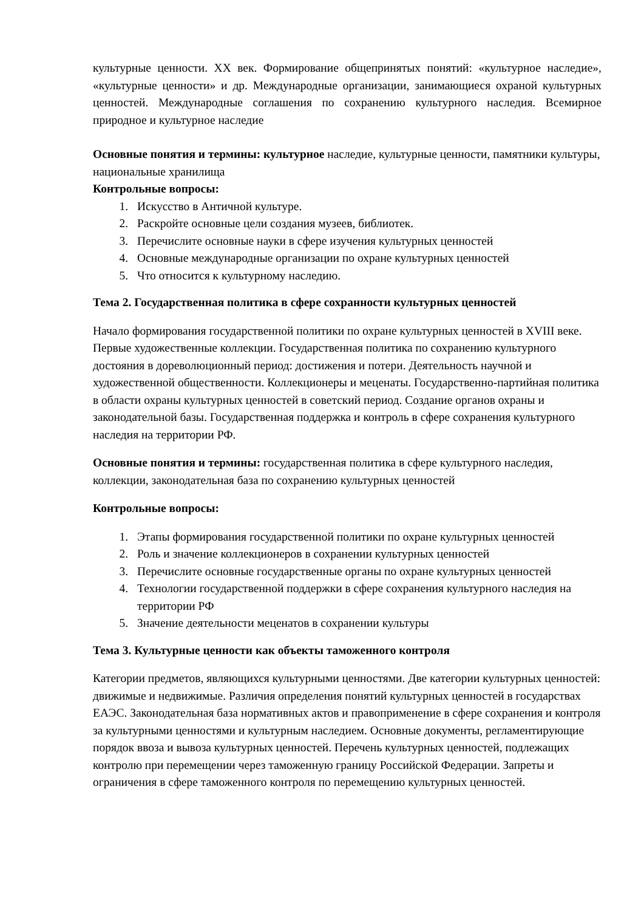культурные ценности. XX век. Формирование общепринятых понятий: «культурное наследие», «культурные ценности» и др. Международные организации, занимающиеся охраной культурных ценностей. Международные соглашения по сохранению культурного наследия. Всемирное природное и культурное наследие
Основные понятия и термины: культурное наследие, культурные ценности, памятники культуры, национальные хранилища
Контрольные вопросы:
1. Искусство в Античной культуре.
2. Раскройте основные цели создания музеев, библиотек.
3. Перечислите основные науки в сфере изучения культурных ценностей
4. Основные международные организации по охране культурных ценностей
5. Что относится к культурному наследию.
Тема 2. Государственная политика в сфере сохранности культурных ценностей
Начало формирования государственной политики по охране культурных ценностей в XVIII веке. Первые художественные коллекции. Государственная политика по сохранению культурного достояния в дореволюционный период: достижения и потери. Деятельность научной и художественной общественности. Коллекционеры и меценаты. Государственно-партийная политика в области охраны культурных ценностей в советский период. Создание органов охраны и законодательной базы. Государственная поддержка и контроль в сфере сохранения культурного наследия на территории РФ.
Основные понятия и термины: государственная политика в сфере культурного наследия, коллекции, законодательная база по сохранению культурных ценностей
Контрольные вопросы:
1. Этапы формирования государственной политики по охране культурных ценностей
2. Роль и значение коллекционеров в сохранении культурных ценностей
3. Перечислите основные государственные органы по охране культурных ценностей
4. Технологии государственной поддержки в сфере сохранения культурного наследия на территории РФ
5. Значение деятельности меценатов в сохранении культуры
Тема 3. Культурные ценности как объекты таможенного контроля
Категории предметов, являющихся культурными ценностями. Две категории культурных ценностей: движимые и недвижимые. Различия определения понятий культурных ценностей в государствах ЕАЭС. Законодательная база нормативных актов и правоприменение в сфере сохранения и контроля за культурными ценностями и культурным наследием. Основные документы, регламентирующие порядок ввоза и вывоза культурных ценностей. Перечень культурных ценностей, подлежащих контролю при перемещении через таможенную границу Российской Федерации. Запреты и ограничения в сфере таможенного контроля по перемещению культурных ценностей.